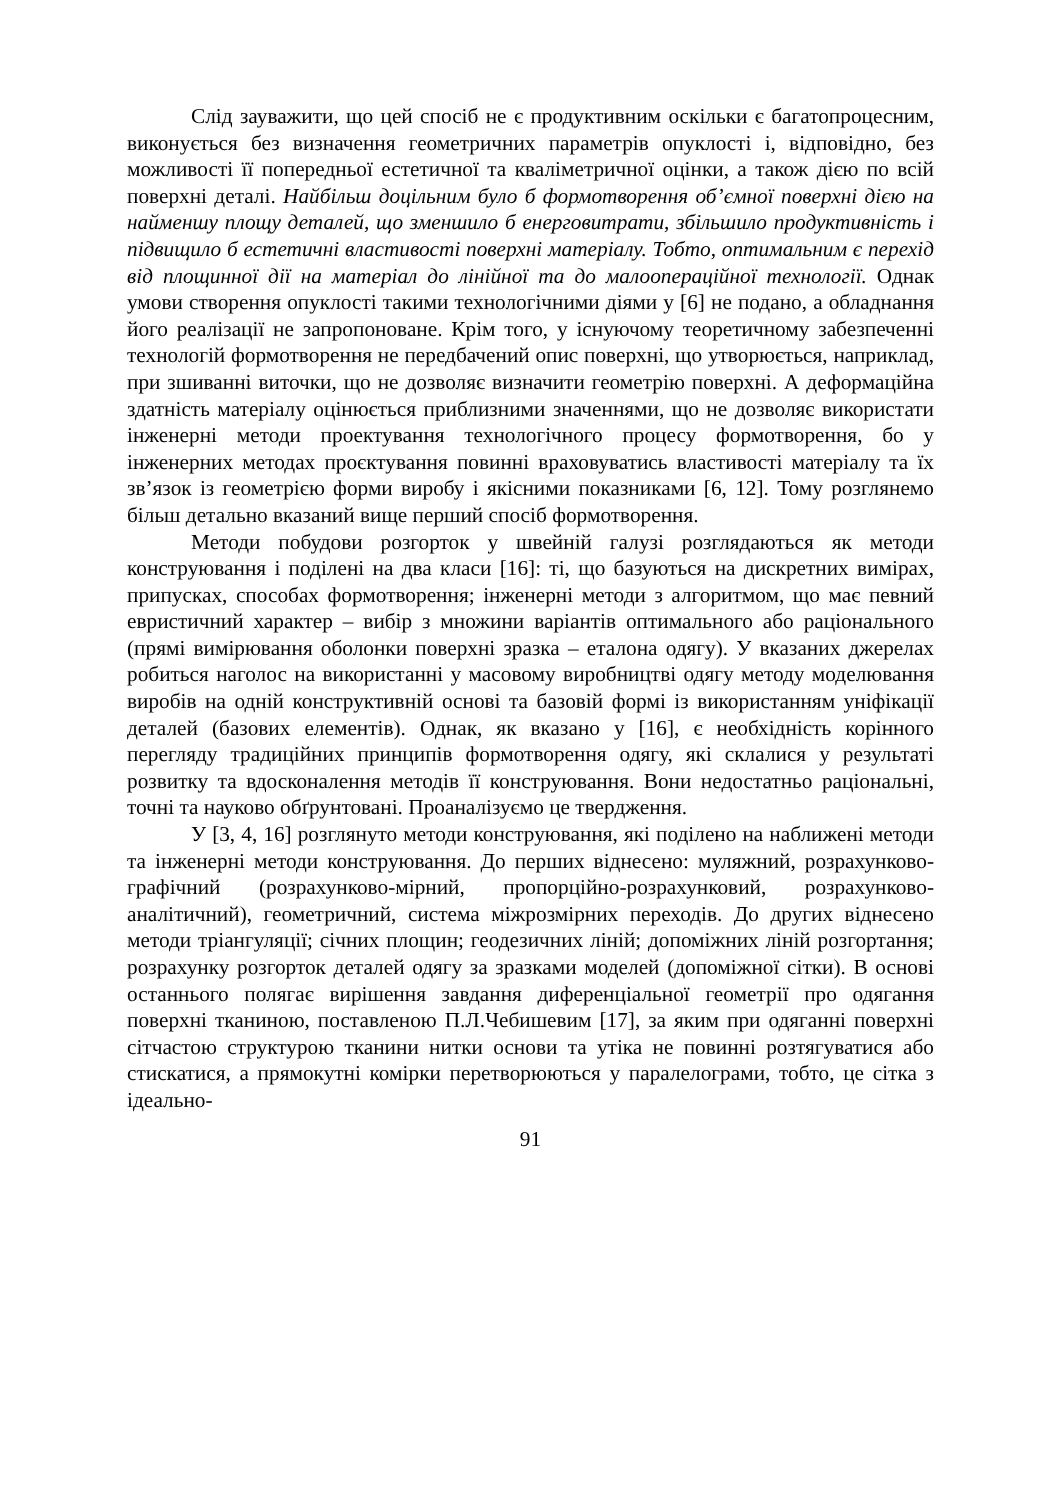Слід зауважити, що цей спосіб не є продуктивним оскільки є багатопроцесним, виконується без визначення геометричних параметрів опуклості і, відповідно, без можливості її попередньої естетичної та кваліметричної оцінки, а також дією по всій поверхні деталі. Найбільш доцільним було б формотворення об’ємної поверхні дією на найменшу площу деталей, що зменшило б енерговитрати, збільшило продуктивність і підвищило б естетичні властивості поверхні матеріалу. Тобто, оптимальним є перехід від площинної дії на матеріал до лінійної та до малоопераційної технології. Однак умови створення опуклості такими технологічними діями у [6] не подано, а обладнання його реалізації не запропоноване. Крім того, у існуючому теоретичному забезпеченні технологій формотворення не передбачений опис поверхні, що утворюється, наприклад, при зшиванні виточки, що не дозволяє визначити геометрію поверхні. А деформаційна здатність матеріалу оцінюється приблизними значеннями, що не дозволяє використати інженерні методи проектування технологічного процесу формотворення, бо у інженерних методах проєктування повинні враховуватись властивості матеріалу та їх зв’язок із геометрією форми виробу і якісними показниками [6, 12]. Тому розглянемо більш детально вказаний вище перший спосіб формотворення.
Методи побудови розгорток у швейній галузі розглядаються як методи конструювання і поділені на два класи [16]: ті, що базуються на дискретних вимірах, припусках, способах формотворення; інженерні методи з алгоритмом, що має певний евристичний характер – вибір з множини варіантів оптимального або раціонального (прямі вимірювання оболонки поверхні зразка – еталона одягу). У вказаних джерелах робиться наголос на використанні у масовому виробництві одягу методу моделювання виробів на одній конструктивній основі та базовій формі із використанням уніфікації деталей (базових елементів). Однак, як вказано у [16], є необхідність корінного перегляду традиційних принципів формотворення одягу, які склалися у результаті розвитку та вдосконалення методів її конструювання. Вони недостатньо раціональні, точні та науково обґрунтовані. Проаналізуємо це твердження.
У [3, 4, 16] розглянуто методи конструювання, які поділено на наближені методи та інженерні методи конструювання. До перших віднесено: муляжний, розрахунково-графічний (розрахунково-мірний, пропорційно-розрахунковий, розрахунково-аналітичний), геометричний, система міжрозмірних переходів. До других віднесено методи тріангуляції; січних площин; геодезичних ліній; допоміжних ліній розгортання; розрахунку розгорток деталей одягу за зразками моделей (допоміжної сітки). В основі останнього полягає вирішення завдання диференціальної геометрії про одягання поверхні тканиною, поставленою П.Л.Чебишевим [17], за яким при одяганні поверхні сітчастою структурою тканини нитки основи та утіка не повинні розтягуватися або стискатися, а прямокутні комірки перетворюються у паралелограми, тобто, це сітка з ідеально-
91